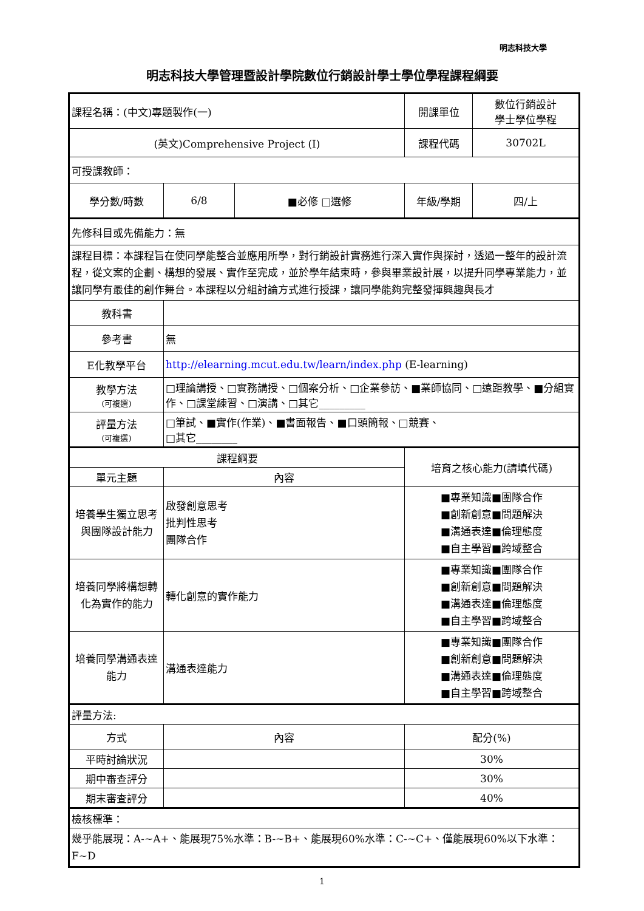明志科技大學
明志科技大學管理暨設計學院數位行銷設計學士學位學程課程綱要
| 課程名稱：(中文)專題製作(一) | | | 開課單位 | 數位行銷設計 學士學位學程 |
| (英文)Comprehensive Project (I) | | | 課程代碼 | 30702L |
| 可授課教師： | | | | |
| 學分數/時數 | 6/8 | ■必修 □選修 | 年級/學期 | 四/上 |
| 先修科目或先備能力：無 | | | | |
| 課程目標：本課程旨在使同學能整合並應用所學，對行銷設計實務進行深入實作與探討，透過一整年的設計流程，從文案的企劃、構想的發展、實作至完成，並於學年結束時，參與畢業設計展，以提升同學專業能力，並讓同學有最佳的創作舞台。本課程以分組討論方式進行授課，讓同學能夠完整發揮興趣與長才 | | | | |
| 教科書 | | | | |
| 參考書 | 無 | | | |
| E化教學平台 | http://elearning.mcut.edu.tw/learn/index.php (E-learning) | | | |
| 教學方法 (可複選) | □理論講授、□實務講授、□個案分析、□企業參訪、■業師協同、□遠距教學、■分組實作、□課堂練習、□演講、□其它_________ | | | |
| 評量方法 (可複選) | □筆試、■實作(作業)、■書面報告、■口頭簡報、□競賽、 □其它________ | | | |
| 課程綱要 | | | 培育之核心能力(請填代碼) | |
| 單元主題 | 內容 | | | |
| 培養學生獨立思考與團隊設計能力 | 啟發創意思考 批判性思考 團隊合作 | | ■專業知識■團隊合作 ■創新創意■問題解決 ■溝通表達■倫理態度 ■自主學習■跨域整合 | |
| 培養同學將構想轉化為實作的能力 | 轉化創意的實作能力 | | ■專業知識■團隊合作 ■創新創意■問題解決 ■溝通表達■倫理態度 ■自主學習■跨域整合 | |
| 培養同學溝通表達能力 | 溝通表達能力 | | ■專業知識■團隊合作 ■創新創意■問題解決 ■溝通表達■倫理態度 ■自主學習■跨域整合 | |
| 評量方法: | | | | |
| 方式 | 內容 | | 配分(%) | |
| 平時討論狀況 | | | 30% | |
| 期中審查評分 | | | 30% | |
| 期末審查評分 | | | 40% | |
| 檢核標準： | | | | |
| 幾乎能展現：A-~A+、能展現75%水準：B-~B+、能展現60%水準：C-~C+、僅能展現60%以下水準：F~D | | | | |
1